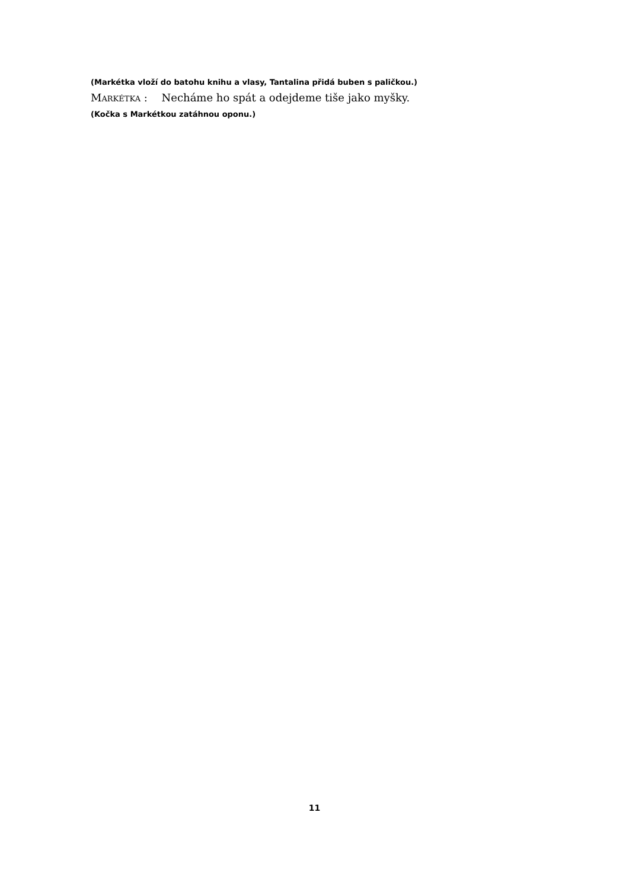(Markétka vloží do batohu knihu a vlasy, Tantalina přidá buben s paličkou.)
Markétka : Necháme ho spát a odejdeme tiše jako myšky.
(Kočka s Markétkou zatáhnou oponu.)
11